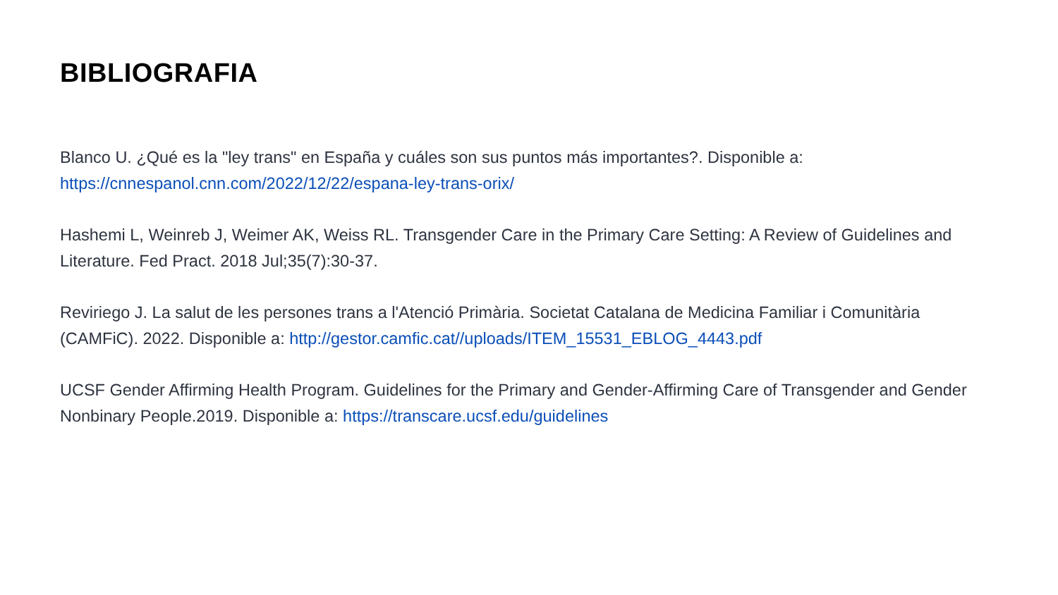BIBLIOGRAFIA
Blanco U. ¿Qué es la "ley trans" en España y cuáles son sus puntos más importantes?. Disponible a: https://cnnespanol.cnn.com/2022/12/22/espana-ley-trans-orix/
Hashemi L, Weinreb J, Weimer AK, Weiss RL. Transgender Care in the Primary Care Setting: A Review of Guidelines and Literature. Fed Pract. 2018 Jul;35(7):30-37.
Reviriego J. La salut de les persones trans a l'Atenció Primària. Societat Catalana de Medicina Familiar i Comunitària (CAMFiC). 2022. Disponible a: http://gestor.camfic.cat//uploads/ITEM_15531_EBLOG_4443.pdf
UCSF Gender Affirming Health Program. Guidelines for the Primary and Gender-Affirming Care of Transgender and Gender Nonbinary People.2019. Disponible a: https://transcare.ucsf.edu/guidelines